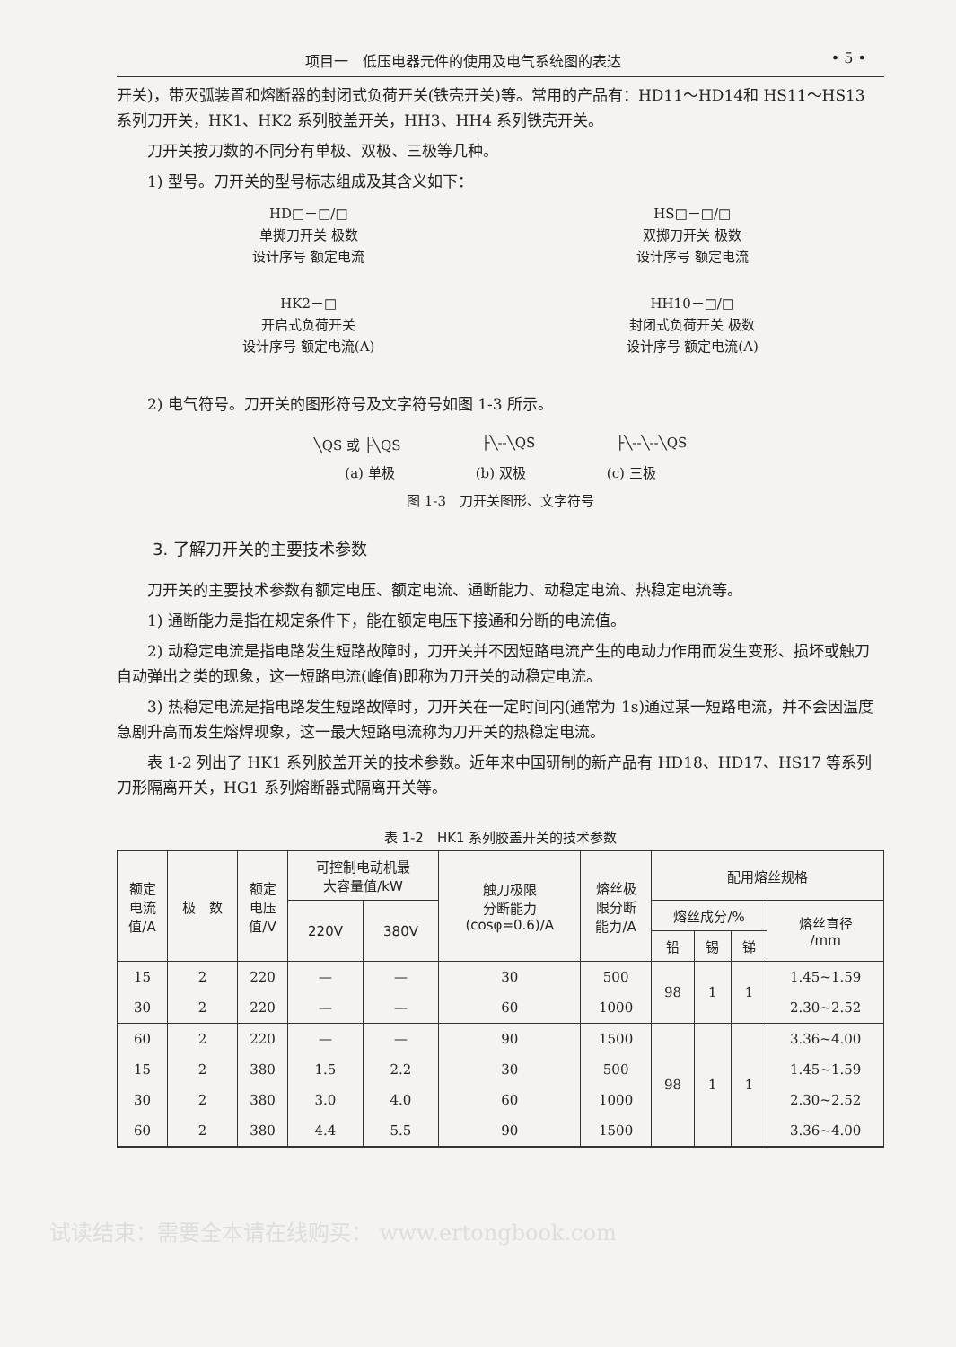项目一　低压电器元件的使用及电气系统图的表达 • 5 •
开关)，带灭弧装置和熔断器的封闭式负荷开关(铁壳开关)等。常用的产品有：HD11～HD14和 HS11～HS13 系列刀开关，HK1、HK2 系列胶盖开关，HH3、HH4 系列铁壳开关。
刀开关按刀数的不同分有单极、双极、三极等几种。
1) 型号。刀开关的型号标志组成及其含义如下：
HD□－□/□
单掷刀开关 极数
设计序号 额定电流
HS□－□/□
双掷刀开关 极数
设计序号 额定电流
HK2－□
开启式负荷开关
设计序号 额定电流(A)
HH10－□/□
封闭式负荷开关 极数
设计序号 额定电流(A)
2) 电气符号。刀开关的图形符号及文字符号如图 1-3 所示。
╲QS 或 ├╲QS ├╲--╲QS ├╲--╲--╲QS
(a) 单极 (b) 双极 (c) 三极
图 1-3　刀开关图形、文字符号
3. 了解刀开关的主要技术参数
刀开关的主要技术参数有额定电压、额定电流、通断能力、动稳定电流、热稳定电流等。
1) 通断能力是指在规定条件下，能在额定电压下接通和分断的电流值。
2) 动稳定电流是指电路发生短路故障时，刀开关并不因短路电流产生的电动力作用而发生变形、损坏或触刀自动弹出之类的现象，这一短路电流(峰值)即称为刀开关的动稳定电流。
3) 热稳定电流是指电路发生短路故障时，刀开关在一定时间内(通常为 1s)通过某一短路电流，并不会因温度急剧升高而发生熔焊现象，这一最大短路电流称为刀开关的热稳定电流。
表 1-2 列出了 HK1 系列胶盖开关的技术参数。近年来中国研制的新产品有 HD18、HD17、HS17 等系列刀形隔离开关，HG1 系列熔断器式隔离开关等。
表 1-2 HK1 系列胶盖开关的技术参数
| 额定 电流 值/A | 极 数 | 额定 电压 值/V | 可控制电动机最 大容量值/kW | | 触刀极限 分断能力 (cosφ=0.6)/A | 熔丝极 限分断 能力/A | 配用熔丝规格 | | | |
| --- | --- | --- | --- | --- | --- | --- | --- | --- | --- | --- |
| | | | 220V | 380V | | | 熔丝成分/% | | | 熔丝直径 /mm |
| | | | | | | | 铅 | 锡 | 锑 | |
| 15 | 2 | 220 | — | — | 30 | 500 | 98 | 1 | 1 | 1.45~1.59 |
| 30 | 2 | 220 | — | — | 60 | 1000 | | | | 2.30~2.52 |
| 60 | 2 | 220 | — | — | 90 | 1500 | 98 | 1 | 1 | 3.36~4.00 |
| 15 | 2 | 380 | 1.5 | 2.2 | 30 | 500 | | | | 1.45~1.59 |
| 30 | 2 | 380 | 3.0 | 4.0 | 60 | 1000 | | | | 2.30~2.52 |
| 60 | 2 | 380 | 4.4 | 5.5 | 90 | 1500 | | | | 3.36~4.00 |
试读结束：需要全本请在线购买： www.ertongbook.com